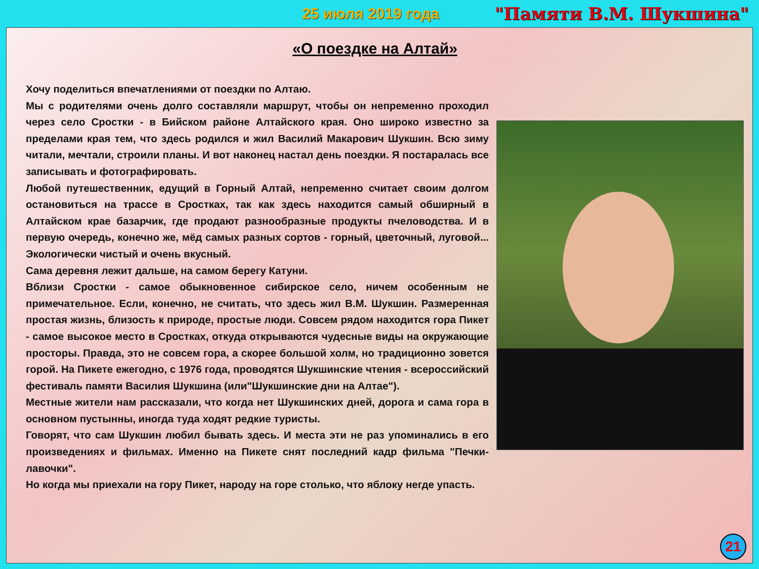25 июля 2019 года "Памяти В.М. Шукшина"
«О поездке на Алтай»
Хочу поделиться впечатлениями от поездки по Алтаю.
Мы с родителями очень долго составляли маршрут, чтобы он непременно проходил через село Сростки - в Бийском районе Алтайского края. Оно широко известно за пределами края тем, что здесь родился и жил Василий Макарович Шукшин. Всю зиму читали, мечтали, строили планы. И вот наконец настал день поездки. Я постаралась все записывать и фотографировать.
Любой путешественник, едущий в Горный Алтай, непременно считает своим долгом остановиться на трассе в Сростках, так как здесь находится самый обширный в Алтайском крае базарчик, где продают разнообразные продукты пчеловодства. И в первую очередь, конечно же, мёд самых разных сортов - горный, цветочный, луговой... Экологически чистый и очень вкусный.
Сама деревня лежит дальше, на самом берегу Катуни.
Вблизи Сростки - самое обыкновенное сибирское село, ничем особенным не примечательное. Если, конечно, не считать, что здесь жил В.М. Шукшин. Размеренная простая жизнь, близость к природе, простые люди. Совсем рядом находится гора Пикет - самое высокое место в Сростках, откуда открываются чудесные виды на окружающие просторы. Правда, это не совсем гора, а скорее большой холм, но традиционно зовется горой. На Пикете ежегодно, с 1976 года, проводятся Шукшинские чтения - всероссийский фестиваль памяти Василия Шукшина (или"Шукшинские дни на Алтае").
Местные жители нам рассказали, что когда нет Шукшинских дней, дорога и сама гора в основном пустынны, иногда туда ходят редкие туристы.
Говорят, что сам Шукшин любил бывать здесь. И места эти не раз упоминались в его произведениях и фильмах. Именно на Пикете снят последний кадр фильма "Печки-лавочки".
Но когда мы приехали на гору Пикет, народу на горе столько, что яблоку негде упасть.
21